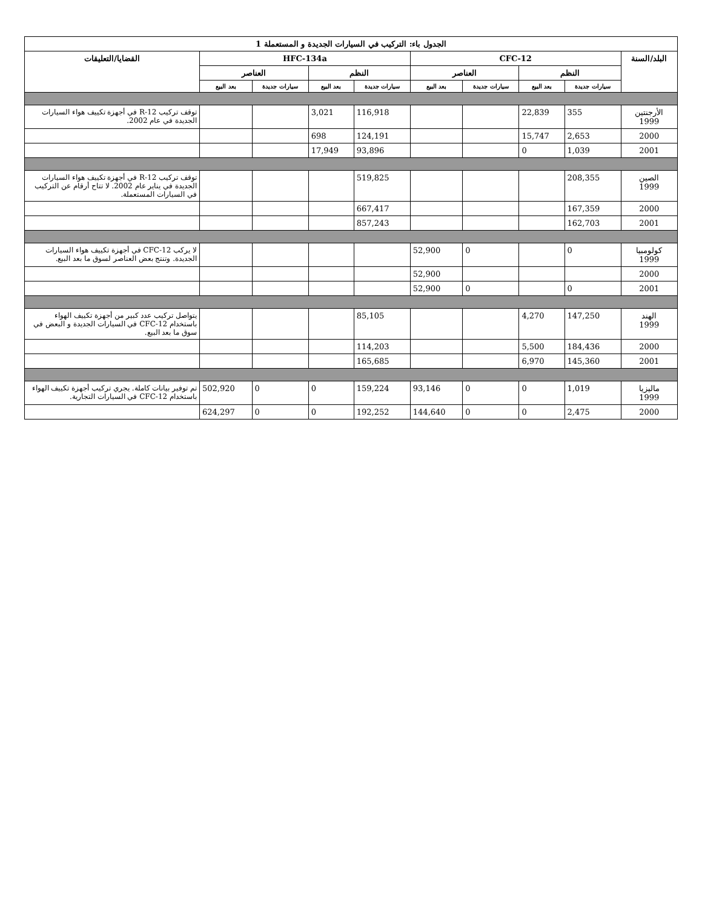| الجدول باء: التركيب في السيارات الجديدة و المستعملة 1 | | | | | | | | | |
| --- | --- | --- | --- | --- | --- | --- | --- | --- | --- |
| البلد/السنة | CFC-12 | | | | HFC-134a | | | | القضايا/التعليقات |
| | النظم | | العناصر | | النظم | | العناصر | | |
| | سيارات جديدة | بعد البيع | سيارات جديدة | بعد البيع | سيارات جديدة | بعد البيع | سيارات جديدة | بعد البيع | |
| الأرجنتين 1999 | 355 | 22,839 | | | 116,918 | 3,021 | | | توقف تركيب R-12 في أجهزة تكييف هواء السيارات الجديدة في عام 2002. |
| 2000 | 2,653 | 15,747 | | | 124,191 | 698 | | | |
| 2001 | 1,039 | 0 | | | 93,896 | 17,949 | | | |
| الصين 1999 | 208,355 | | | | 519,825 | | | | توقف تركيب R-12 في أجهزة تكييف هواء السيارات الجديدة في يناير عام 2002. لا تتاح أرقام عن التركيب في السيارات المستعملة. |
| 2000 | 167,359 | | | | 667,417 | | | | |
| 2001 | 162,703 | | | | 857,243 | | | | |
| كولومبيا 1999 | 0 | | 0 | 52,900 | | | | | لا يركب CFC-12 في أجهزة تكييف هواء السيارات الجديدة. وتنتج بعض العناصر لسوق ما بعد البيع. |
| 2000 | | | | 52,900 | | | | | |
| 2001 | 0 | | 0 | 52,900 | | | | | |
| الهند 1999 | 147,250 | 4,270 | | | 85,105 | | | | يتواصل تركيب عدد كبير من أجهزة تكييف الهواء باستخدام CFC-12 في السيارات الجديدة و البعض في سوق ما بعد البيع. |
| 2000 | 184,436 | 5,500 | | | 114,203 | | | | |
| 2001 | 145,360 | 6,970 | | | 165,685 | | | | |
| ماليزيا 1999 | 1,019 | 0 | 0 | 93,146 | 159,224 | 0 | 0 | 502,920 | تم توفير بيانات كاملة. يجري تركيب أجهزة تكييف الهواء باستخدام CFC-12 في السيارات التجارية. |
| 2000 | 2,475 | 0 | 0 | 144,640 | 192,252 | 0 | 0 | 624,297 | |